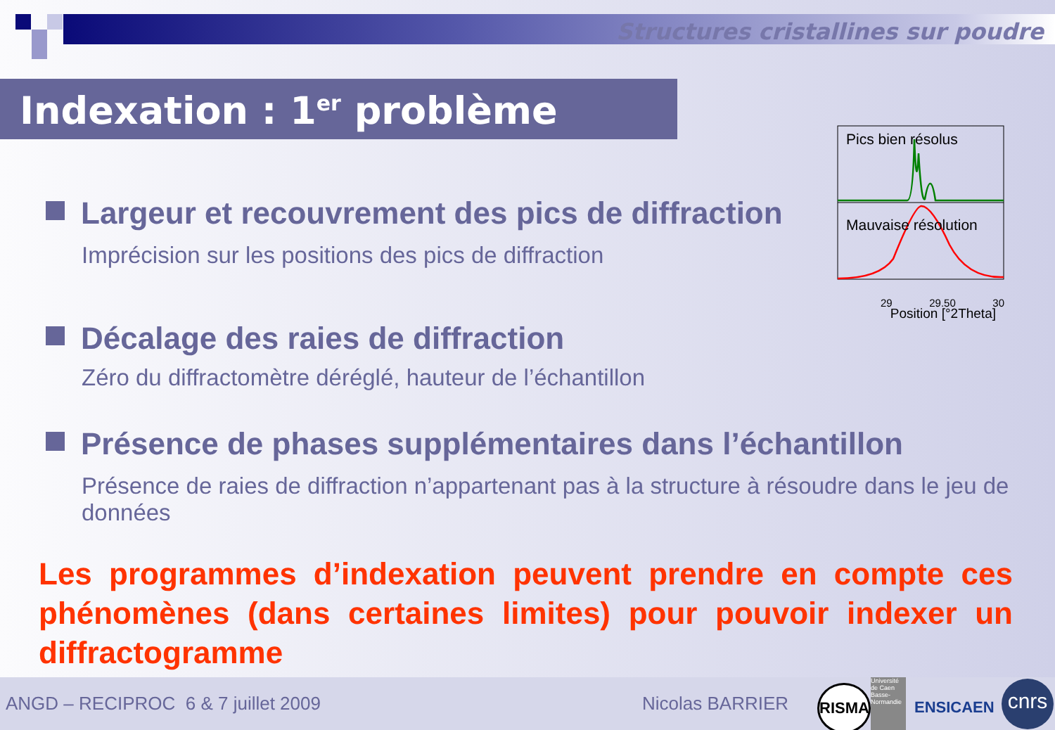Structures cristallines sur poudre
Indexation : 1<sup>er</sup> problème
Pics bien résolus
Mauvaise résolution
29 29.50 30
Position [°2Theta]
Largeur et recouvrement des pics de diffraction
Imprécision sur les positions des pics de diffraction
Décalage des raies de diffraction
Zéro du diffractomètre déréglé, hauteur de l’échantillon
Présence de phases supplémentaires dans l’échantillon
Présence de raies de diffraction n’appartenant pas à la structure à résoudre dans le jeu de données
Les programmes d’indexation peuvent prendre en compte ces phénomènes (dans certaines limites) pour pouvoir indexer un diffractogramme
ANGD – RECIPROC 6 & 7 juillet 2009 Nicolas BARRIER
RISMA
Université de Caen Basse-Normandie
ENSICAEN
cnrs